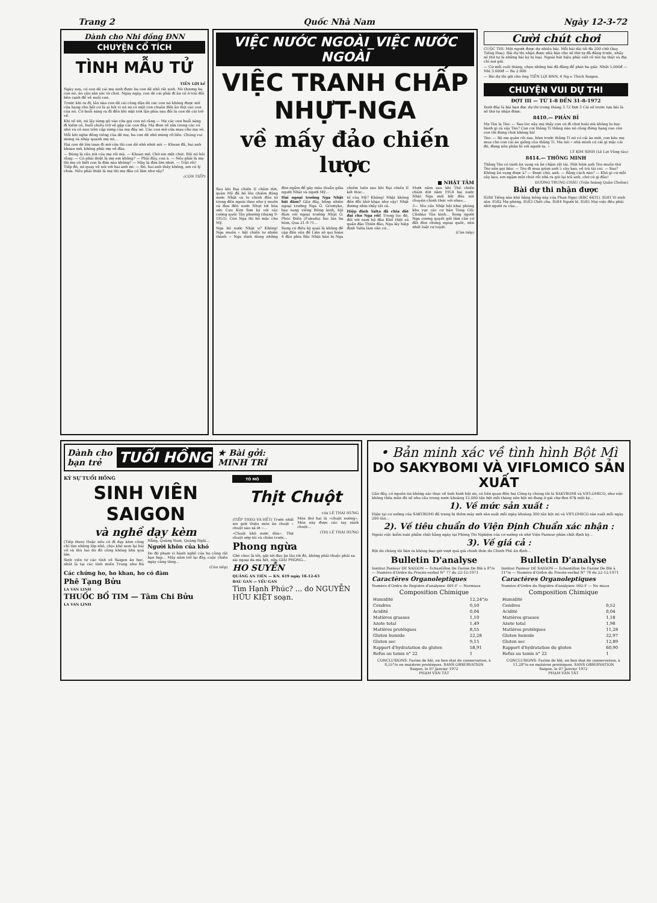Trang 2 Quốc Nhà Nam Ngày 12-3-72
Dành cho Nhi đồng ĐNN
CHUYỆN CỔ TÍCH
TÌNH MẪU TỬ
TIẾN LỢI kể
Ngày xưa, có con dê cái mẹ sinh được ba con dê nhỏ rất xinh. Nó thương ba con nó, ân cần săn sóc từ chút. Ngày ngày, con dê cái phải đi ăn cỏ ở trái đồi bên cạnh để về nuôi con.
Trước khi ra đi, lần nào con dê cái cũng dặn dò các con nó không được mở cửa hang cho bất cứ là ai hỏi vì nó sợ có một con chuồn đến ăn thịt các con của nó. Cứ buổi sáng ra đi đến khi mặt trời lặn phía sau đồi là con dê cái trở về.
Khi về tới, nó lấy sừng gõ vào cửa gọi con nó rằng — Mẹ các con buổi sáng đi kiếm cỏ, buổi chiều trở về gặp các con đây. Mẹ đem về sữa trong các vú nhỏ và cỏ non trên cặp sừng của mẹ đây nè. Các con mở cửa mau cho mẹ vô.
Mỗi khi nghe đồng tiếng của dê mẹ, ba con dê nhỏ mừng rỡ liền. Chúng vui mừng và nhảy quanh mẹ nó...
Hai con dê lớn toan đi mở cửa thì con dê nhỏ nhứt nói — Khoan đã, hai anh khoan mở, không phải mẹ về đâu.
— Đúng là câu nói của mẹ rồi mà. — Khoan mở, Chờ em một chút. Rồi nó hỏi rằng: — Có phải thiệt là mẹ em không? — Phải đấy, con à. — Nếu phải là mẹ thì mẹ có biết con là đứa nào không? — Mày là đứa lớn nhứt. — Trật rồi! Tiếp đó, nó quay về nói với hai anh nó: — Đó, hai anh thấy không, em có lý chưa. Nếu phải thiệt là mẹ thì mẹ đâu có lầm như vậy?
(CÒN TIẾP)
VIỆC NƯỚC NGOÀI_VIỆC NƯỚC NGOÀI
VIỆC TRANH CHẤP NHỰT-NGA
về mấy đảo chiến lược
■ NHẬT TÂM
Sau khi Đại chiến II chấm dứt, quân Mỹ đã bỏ lên chiếm đóng nước Nhật và lo chính đốn từ trong đến ngoài theo như ý muốn và đưa đến nước Nhựt tới hòa ước Cựu Kim Sơn ký với các cường quốc Tây phương (tháng 9-1951). Còn Nga thì bỏ mặc cho Mỹ.
Nga bỏ nước Nhật ư? Không! Nga muốn « bắt chiến tư nhiên thành » Nga dính dùng những đòn ngầm để gây mâu thuẫn giữa người Nhật và người Mỹ...
Hai ngoại trưởng Nga Nhật hội đàm? Gần đây, bỗng nhiên ngoại trưởng Nga Ô. Gromyko, bay sang viếng Đông kinh, hội đàm với ngoại trưởng Nhật Ô. Phúc Điền (Fukuda) hai lần ba hôm, Qua 21-9-71...
Song có điều kỳ quái là không đề cập đến vấn đề Liên sô qui hoàn 4 đảo phía Bắc Nhật bản bị Nga chiếm luôn sau khi Đại chiến II kết thúc...
tố của Mỹ? Không! Nhật không đến đỗi khờ khạo như vậy! Nhật đương nhìn thấy tất cả.
Hiệp định Yalta đã chia đất đai cho Nga rồi! Trong lúc đó, đối với nam bộ đảo Khổ Hiệt và quần đảo Thiên đảo, Nga lấy hiệp định Yalta làm căn cứ...
Mười năm sau khi Thế chiến chấm dứt năm 1954 hai nước Nhật Nga mới bắt đầu nói chuyện chính thức với nhau...
3— Yêu cầu Nhật bãi khai phóng khu vực các cơ bản Tòng Cốc Cănbào Tân kinh... Song người Nga cương quyết giữ lấm cần cứ đất đòn chứng ngoại quốc, nên nhất luật cự tuyệt.
(Còn tiếp)
Cười chút chơi
CUỘC THI: Một người được dự nhiều bài. Mỗi bài dài tối đa 200 chữ (hay Tiếng Hoa). Bài dự thi nhận được nhà báo cho số thứ tự đã đăng trước, nhấy số thứ tự là những bài ký bị loại. Ngoài bút hiệu phải viết rõ tên họ thật và địa chỉ nơi gửi.
— Cứ mỗi cuối tháng, chọn những bài đã đăng để phát ba giải: Nhất 5.000đ — Nhì 3.000đ — Ba 2.000
— Bài dự thi gởi cho ông TIẾN LỢI ĐNN, 4 Ng.v. Thích Saigon.
CHUYỆN VUI DỰ THI
ĐỢT III — TỪ 1-8 ĐẾN 31-8-1972
Dưới đây là bài bạn đọc dự thi trong tháng 3.72 Đợt 3 Cái số trước tựa bài là số thứ tự nhận được.
8410.— PHẢN BỈ
Mẹ Tèo la Tèo: — Sao lúc nãy mẹ thấy con có đi chơi hoài mà không lo học hành gì cả vậy Tèo? Con coi thằng Tí thằng nào nó cũng đứng hạng cao còn con thì đứng chót không hà!
Tèo: — Bộ mẹ quên rồi sao, hôm trước thằng Tí nó có cái áo mới, con kêu mẹ mua cho con cái áo giống của thằng Tí. Mẹ nói « nhà mình có cái gì mặc cái đó, đừng nên phân bì với người ta. »
LÝ KIM SINH (Lê Lợi Vũng tàu)
8414.— THÔNG MINH
Thằng Tèo có tánh ăn vụng và ăn chậm rất tài. Một hôm anh Tèo muốn thử Tèo nên gọi bảo: — Tèo đi mua giùm anh 5 cây kẹo, về trả tài coi. — Sao? Không ăn vụng được à? — Được chứ, anh. — Bằng cách nào? — Khó gì cứ mỗi cây kẹo, em ngậm một chút rồi nhả ra gói lại trả anh, chứ có gì đâu!
DƯƠNG TRUNG CHÂU (Trần hoàng Quân Cholon)
Bài dự thi nhận được
8580 Tiếng nào khó hằng tiếng này của Phan Ngọc (KBC 6631). 8581 Vì sinh sản. 8582 Mẹ phóng. 8583 Chết cha. 8584 Người lê. 8585 Mọi việc đều phải nhờ người ra của...
Dành cho
bạn trẻ TUỔI HỒNG ★ Bài gởi:
MINH TRÍ
KÝ SỰ TUỔI HỒNG
SINH VIÊN SAIGON
và nghề dạy kèm
(Tiếp theo) Hoặc nếu có đi dạy kèm cũng chỉ tìm những lớp nhỏ, chịu khó xem lại bài vở và thù lao do đó cũng không khá quá lớn.
Sinh viên từ các tỉnh về Saigon ăn học, nhất là tại các tỉnh miền Trung như Đà Nẵng, Quảng Nam, Quảng Ngãi...
Người khôn của khó
Do đó phạm vi hành nghề của họ cũng rất hạn hẹp... Mấy năm trở lại đây, cuộc chiến ngày càng tăng...
(Còn tiếp)
Các chứng ho, ho khan, ho có đàm
Phê Tạng Bửu
LA VAN LINH
THUỐC BỔ TIM — Tâm Chi Bửu
LA VAN LINH
TÔ MÔ
Thịt Chuột
của LÊ THÁI HƯNG
(TIẾP THEO VÀ HẾT) Trước nhất xin giới thiệu món ăn chuột « chuột xào xả ớt »...
«Chuột khô nước dừa». Thịt chuột ướp tỏi và chiên trước...
Món thứ hai là «chuột nướng». Món này được các tay sành chuột...
(TH) LÊ THÁI HƯNG
Phong ngừa
Ghé chúc là tốt, gặt tới đau ăn lâu tới đó, không phải thuộc phải xa sài ngoại da mà hết, nữa GIẢI PHÓNG...
HO SUYỄN
QUẢNG AN TIÊN — KN. 619 ngày 18-12-63
ĐAU GAN — YẾU GAN
Tìm Hạnh Phúc? ... do NGUYỄN HỮU KIỆT soạn.
• Bản minh xác về tình hình Bột Mì
DO SAKYBOMI VÀ VIFLOMICO SẢN XUẤT
Gần đây, có nguồn tin không xác thực về tình hình bột mì, có liên quan đến hai Công-ty chúng tôi là SAKYBOMI và VIFLOMICO, như việc không thỏa mãn đủ số nhu cầu trong nước khoảng 12.000 tấn bột mỗi tháng nên bột mì đang ở giá chợ đen 67$ một ký...
1). Về mức sản xuất :
Hiện tại cơ xưởng của SAKYBOMI đã trang bị thêm máy mới sản xuất mỗi ngày khoảng 300 tấn bột mì và VIFLOMICO sản xuất mỗi ngày 200 tấn...
2). Về tiêu chuẩn do Viện Định Chuẩn xác nhận :
Ngoài việc kiểm soát phẩm chất hằng ngày tại Phòng Thí Nghiệm của cơ xưởng và nhờ Viện Pasteur phân chất định kỳ...
3). Về giá cả :
Bột do chúng tôi bán ra không bao giờ vượt quá giá chính thức do Chính Phủ ấn định...
Bulletin D'analyse
Institut Pasteur DE SAIGON — Echantillon De Farine De Blé à 8°/o — Numéro d'Ordre du Procès-verbal N° 77 du 22-12-1971
Caractères Organoleptiques
Numéro d'Ordre du Registre d'analyses: 001-F — Normaux
Composition Chimique
| Humidité | 12,24°/o |
| Cendres | 0,50 |
| Acidité | 0,04 |
| Matières grasses | 1,10 |
| Azote total | 1,49 |
| Matières protéiques | 8,55 |
| Gluten humide | 22,28 |
| Gluten sec | 9,15 |
| Rapport d'hydratation du gluten | 58,91 |
| Refus au tamis n° 22 | 1 |
CONCLUSIONS: Farine de blé, en bon état de conservation, à 8,55°/o en matières protéiques. SANS OBSERVATION
Saigon, le 07 Janvier 1972
PHẠM VĂN TẤT
Bulletin D'analyse
Institut Pasteur DE SAIGON — Echantillon De Farine De Blé à 11°/o — Numéro d'Ordre du Procès-verbal N° 78 du 22-12-1971
Caractères Organoleptiques
Numéro d'Ordre du Registre d'analyses: 002-F — No maux
Composition Chimique
| Humidité | |
| Cendres | 0,52 |
| Acidité | 0,04 |
| Matières grasses | 1,18 |
| Azote total | 1,98 |
| Matières protéiques | 11,28 |
| Gluten humide | 32,97 |
| Gluten sec | 12,89 |
| Rapport d'hydratation du gluten | 60,90 |
| Refus au tamis n° 22 | 1 |
CONCLUSIONS: Farine de blé, en bon état de conservation, à 11,28°/o en matières protéiques. SANS OBSERVATION
Saigon, le 07 Janvier 1972
PHẠM VĂN TẤT